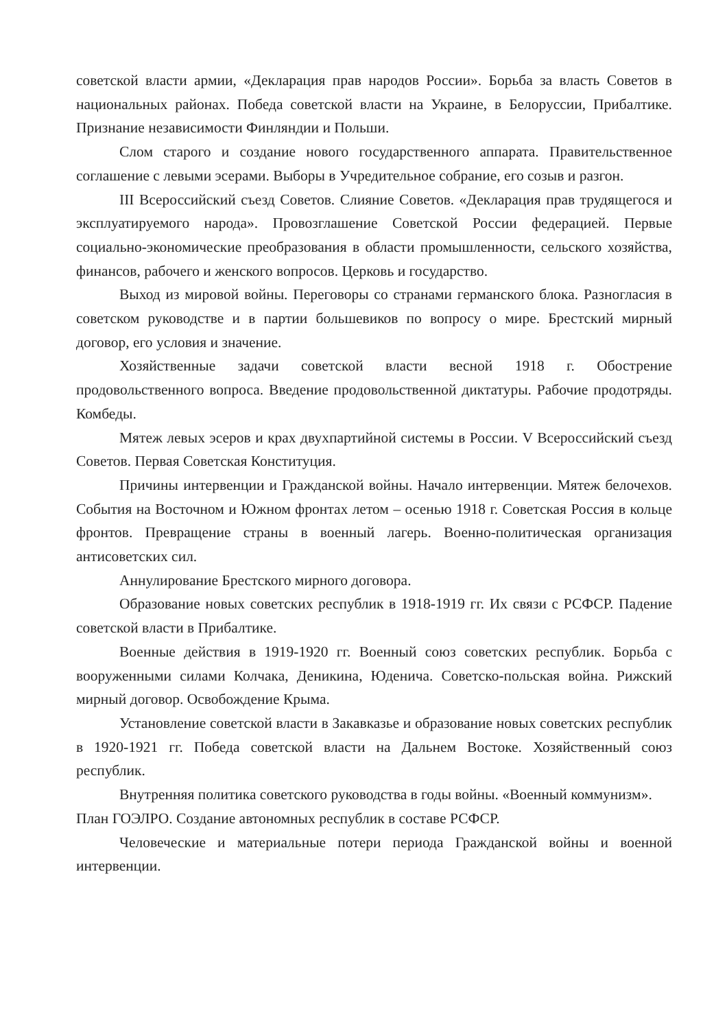советской власти армии, «Декларация прав народов России». Борьба за власть Советов в национальных районах. Победа советской власти на Украине, в Белоруссии, Прибалтике. Признание независимости Финляндии и Польши.
Слом старого и создание нового государственного аппарата. Правительственное соглашение с левыми эсерами. Выборы в Учредительное собрание, его созыв и разгон.
III Всероссийский съезд Советов. Слияние Советов. «Декларация прав трудящегося и эксплуатируемого народа». Провозглашение Советской России федерацией. Первые социально-экономические преобразования в области промышленности, сельского хозяйства, финансов, рабочего и женского вопросов. Церковь и государство.
Выход из мировой войны. Переговоры со странами германского блока. Разногласия в советском руководстве и в партии большевиков по вопросу о мире. Брестский мирный договор, его условия и значение.
Хозяйственные задачи советской власти весной 1918 г. Обострение продовольственного вопроса. Введение продовольственной диктатуры. Рабочие продотряды. Комбеды.
Мятеж левых эсеров и крах двухпартийной системы в России. V Всероссийский съезд Советов. Первая Советская Конституция.
Причины интервенции и Гражданской войны. Начало интервенции. Мятеж белочехов. События на Восточном и Южном фронтах летом – осенью 1918 г. Советская Россия в кольце фронтов. Превращение страны в военный лагерь. Военно-политическая организация антисоветских сил.
Аннулирование Брестского мирного договора.
Образование новых советских республик в 1918-1919 гг. Их связи с РСФСР. Падение советской власти в Прибалтике.
Военные действия в 1919-1920 гг. Военный союз советских республик. Борьба с вооруженными силами Колчака, Деникина, Юденича. Советско-польская война. Рижский мирный договор. Освобождение Крыма.
Установление советской власти в Закавказье и образование новых советских республик в 1920-1921 гг. Победа советской власти на Дальнем Востоке. Хозяйственный союз республик.
Внутренняя политика советского руководства в годы войны. «Военный коммунизм».
План ГОЭЛРО. Создание автономных республик в составе РСФСР.
Человеческие и материальные потери периода Гражданской войны и военной интервенции.